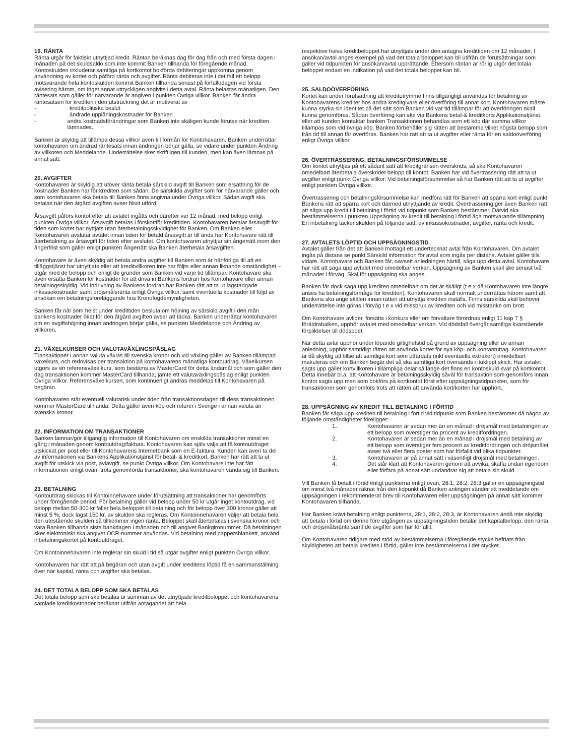19. RÄNTA
Ränta utgår för faktiskt utnyttjad kredit. Räntan beräknas dag för dag från och med första dagen i månaden på det skuldsaldo som inte kommit Banken tillhanda för föregående månad. Kontoskulden inkluderar samtliga på kortkontot bokförda debiteringar uppkomna genom användning av kortet och påförd ränta och avgifter. Ränta debiteras inte i det fall ett belopp motsvarande hela kontoskulden kommit Banken tillhanda senast på förfallodagen vid första avisering härom, om inget annat uttryckligen angivits i detta avtal. Ränta belastas månatligen. Den räntesats som gäller för närvarande är angiven i punkten Övriga villkor. Banken får ändra räntesatsen för krediten i den utsträckning det är motiverat av
- kreditpolitiska beslut
- ändrade upplåningskostnader för Banken
- andra kostnadsförändringar som Banken inte skäligen kunde förutse när krediten lämnades.
Banken är skyldig att tillämpa dessa villkor även till förmån för Kontohavaren. Banken underrättar kontohavaren om ändrad räntesats innan ändringen börjar gälla, se vidare under punkten Ändring av villkoren och Meddelande. Underrättelse sker skriftligen till kunden, men kan även lämnas på annat sätt.
20. AVGIFTER
Kontohavaren är skyldig att utöver ränta betala särskild avgift till Banken som ersättning för de kostnader Banken har för krediten som sådan. De särskilda avgifter som för närvarande gäller och som kontohavaren ska betala till Banken finns angivna under Övriga villkor. Sådan avgift ska betalas när den åtgärd avgiften avser blivit utförd.
Årsavgift påförs kontot efter att avtalet ingåtts och därefter var 12 månad, med belopp enligt punkten Övriga villkor. Årsavgift betalas i förskottför kredittiden. Kontohavaren betalar årsavgift för tiden som kortet har nyttjats utan återbetalningsskyldighet för Banken. Om Banken eller Kontohavaren avslutar avtalet innan tiden för betald årsavgift är till ända har Kontohavare rätt till återbetalning av årsavgift för tiden efter avslutet. Om kontohavaren utnyttjar sin ångerrätt inom den ångerfrist som gäller enligt punkten Ångerrätt ska Banken återbetala årsavgiften.
Kontohavare är även skyldig att betala andra avgifter till Banken som är hänförliga till att en tilläggstjänst har utnyttjats eller att kreditvillkoren inte har följts eller annan liknande omständighet – utgår med de belopp och enligt de grunder som Banken vid varje tid tillämpar. Kontohavare ska även ersätta Banken för kostnader för att driva in Bankens fordran hos Kontohavare eller annan betalningsskyldig. Vid indrivning av Bankens fordran har Banken rätt att ta ut lagstadgade inkassokostnader samt dröjsmålsränta enligt Övriga villkor, samt eventuella kostnader till följd av ansökan om betalningsföreläggande hos Kronofogdemyndigheten.
Banken får när som helst under kredittiden besluta om höjning av särskild avgift i den mån bankens kostnader ökat för den åtgärd avgiften avser att täcka. Banken underrättar kontohavaren om en avgiftshöjning innan ändringen börjar gälla, se punkten Meddelande och Ändring av villkoren.
21. VÄXELKURSER OCH VALUTAVÄXLINGSPÅSLAG
Transaktioner i annan valuta växlas till svenska kronor och vid växling gäller av Banken tillämpad växelkurs, och redovisas per transaktion på kontohavarens månatliga kontoutdrag. Växelkursen utgörs av en referensväxelkurs, som bestäms av MasterCard för detta ändamål och som gäller den dag transaktionen kommer MasterCard tillhanda, jämte ett valutaväxlingspåslag enligt punkten Övriga villkor. Referensväxelkursen, som kontinuerligt ändras meddelas till Kontohavaren på begäran.
Kontohavaren står eventuell valutarisk under tiden från transaktionsdagen till dess transaktionen kommer MasterCard tillhanda. Detta gäller även köp och returer i Sverige i annan valuta än svenska kronor.
22. INFORMATION OM TRANSAKTIONER
Banken lämnar/gör tillgänglig information till Kontohavaren om enskilda transaktioner minst en gång i månaden genom kontoutdrag/faktura. Kontohavaren kan själv välja att få kontoutdraget utskickat per post eller till Kontohavarens Internetbank som en E-faktura. Kunden kan även ta del av informationen via Bankens Applikationstjänst för betal- & kreditkort. Banken har rätt att ta ut avgift för utskick via post, aviavgift, se punkt Övriga villkor. Om Kontohavare inte har fått informationen enligt ovan, trots genomförda transaktioner, ska kontohavaren vända sig till Banken.
23. BETALNING
Kontoutdrag skickas till Kontoinnehavare under förutsättning att transaktioner har genomförts under föregående period. För betalning gäller vid belopp under 50 kr utgår inget kontoutdrag, vid belopp mellan 50-300 kr faller hela beloppet till betalning och för belopp över 300 kronor gäller att minst 5 %, dock lägst 150 kr, av skulden ska regleras. Om Kontoinnehavaren väljer att betala hela den utestående skulden så tillkommer ingen ränta. Beloppet skall återbetalas i svenska kronor och vara Banken tillhanda sista bankdagen i månaden och till angivet Bankgironummer. Då betalningen sker elektroniskt ska angivet OCR-nummer användas. Vid betalning med pappersblankett, använd inbetalningskortet på kontoutdraget.
Om Kontoinnehavaren inte reglerar sin skuld i tid så utgår avgifter enligt punkten Övriga villkor.
Kontohavaren har rätt att på begäran och utan avgift under kreditens löptid få en sammanställning över när kapital, ränta och avgifter ska betalas.
24. DET TOTALA BELOPP SOM SKA BETALAS
Det totala belopp som ska betalas är summan av det utnyttjade kreditbeloppet och kontohavarens samlade kreditkostnader beräknat utifrån antagandet att hela
respektive halva kreditbeloppet har utnyttjats under den antagna kredittiden om 12 månader. I ansökan/avtal anges exempel på vad det totala beloppet kan bli utifrån de förutsättningar som gäller vid tidpunkten för ansökan/avtal upprättande. Eftersom räntan är rörlig utgör det totala beloppet endast en indikation på vad det totala beloppet kan bli.
25. SALDOÖVERFÖRING
Kortet kan under förutsättning att kreditutrymme finns tillgängligt användas för betalning av Kontohavarens krediter hos andra kreditgivare eller överföring till annat kort. Kontohavaren måste kunna styrka sin identitet på det sätt som Banken vid var tid tillämpar för att överföringen skall kunna genomföras. Sådan överföring kan ske via Bankens betal-& kreditkorts Applikationstjänst, eller att kunden kontaktar banken Transaktionen behandlas som ett köp där samma villkor tillämpas som vid övriga köp. Banken förbehåller sig rätten att bestämma vilket högsta belopp som från tid till annan får överföras. Banken har rätt att ta ut avgifter eller ränta för en saldoöverföring enligt Övriga villkor.
26. ÖVERTRASSERING, BETALNINGSFÖRSUMMELSE
Om kontot utnyttjas på ett sådant sätt att kreditgränsen överskrids, så ska Kontohavaren omedelbart återbetala överskridet belopp till kontot. Banken har vid övertrassering rätt att ta ut avgifter enligt punkt Övriga villkor. Vid betalningsförsummelse så har Banken rätt att ta ut avgifter enligt punkten Övriga villkor.
Övertrassering och betalningsförsummelse kan medföra rätt för Banken att spärra kort enligt punkt: Bankens rätt att spärra kort och därmed utnyttjande av kredit. Övertrassering ger även Banken rätt att säga upp kredit till betalning i förtid vid tidpunkt som Banken bestämmer. Därvid ska bestämmelserna i punkten Uppsägning av kredit till betalning i förtid äga motsvarande tillämpning. En inbetalning täcker skulden på följande sätt: ev inkassokostnader, avgifter, ränta och kredit.
27. AVTALETS LÖPTID OCH UPPSÄGNINGSTID
Avtalet gäller från det att Banken mottagit ett undertecknat avtal från Kontohavaren. Om avtalet ingås på distans se punkt Särskild information för avtal som ingås per distans. Avtalet gäller tills vidare. Kontohavare och Banken får, oavsett anledningen härtill, säga upp detta avtal. Kontohavare har rätt att säga upp avtalet med omedelbar verkan. Uppsägning av Banken skall ske senast två månader i förväg. Skäl för uppsägning ska anges.
Banken får dock säga upp krediten omedelbart om det är skäligt (t e x då Kontohavaren inte längre anses ha betalningsförmåga för krediten). Kontohavaren skall normalt underrättas härom samt att Bankens ska ange skälen innan rätten att utnyttja krediten inställs. Finns särskilda skäl behöver underrättelse inte göras i förväg t e x vid missbruk av krediten och vid misstanke om brott
Om Kontohavare avlider, försätts i konkurs eller om förvaltare förordnas enligt 11 kap 7 § föräldrabalken, upphör avtalet med omedelbar verkan. Vid dödsfall övergår samtliga kvarstående förpliktelser till dödsboet.
När detta avtal upphör under löpande giltighetstid på grund av uppsägning eller av annan anledning, upphör samtidigt rätten att använda kortet för nya köp- och kontantuttag. Kontohavaren är då skyldig att tillse att samtliga kort som utfärdats (inkl eventuella extrakort) omedelbart makuleras och om Banken begär det så ska samtliga kort översänds i ituklippt skick. Har avtalet sagts upp gäller kortvillkoren i tillämpliga delar så länge det finns en kontoskuld kvar på kortkontot. Detta innebär bl.a. att Kontohavare är betalningsskyldig såväl för transaktion som genomförs innan kontot sagts upp men som bokförs på kortkontot först efter uppsägningstidpunkten, som för transaktioner som genomförs trots att rätten att använda kort/korten har upphört.
28. UPPSÄGNING AV KREDIT TILL BETALNING I FÖRTID
Banken får säga upp krediten till betalning i förtid vid tidpunkt som Banken bestämmer då någon av följande omständigheter föreligger:
1. Kontohavaren är sedan mer än en månad i dröjsmål med betalningen av ett belopp som överstiger tio procent av kreditfordringen.
2. Kontohavaren är sedan mer än en månad i dröjsmål med betalning av ett belopp som överstiger fem procent av kreditfordringen och dröjsmålet avser två eller flera poster som har förfallit vid olika tidpunkter.
3. Kontohavaren är på annat sätt i väsentligt dröjsmål med betalningen.
4. Det står klart att Kontohavaren genom att avvika, skaffa undan egendom eller förfara på annat sätt undandrar sig att betala sin skuld.
Vill Banken få betalt i förtid enligt punkterna enligt ovan, 28:1, 28:2, 28:3 gäller en uppsägningstid om minst två månader räknat från den tidpunkt då Banken antingen sänder ett meddelande om uppsägningen i rekommenderat brev till Kontohavaren eller uppsägningen på annat sätt kommer Kontohavaren tillhanda.
Har Banken krävt betalning enligt punkterna, 28:1, 28:2, 28:3, är Kontohavaren ändå inte skyldig att betala i förtid om denne före utgången av uppsägningstiden betalar det kapitalbelopp, den ränta och dröjsmålsränta samt de avgifter som har förfallit.
Om Kontohavaren tidigare med stöd av bestämmelserna i föregående stycke befriats från skyldigheten att betala krediten i förtid, gäller inte bestämmelserna i det stycket.